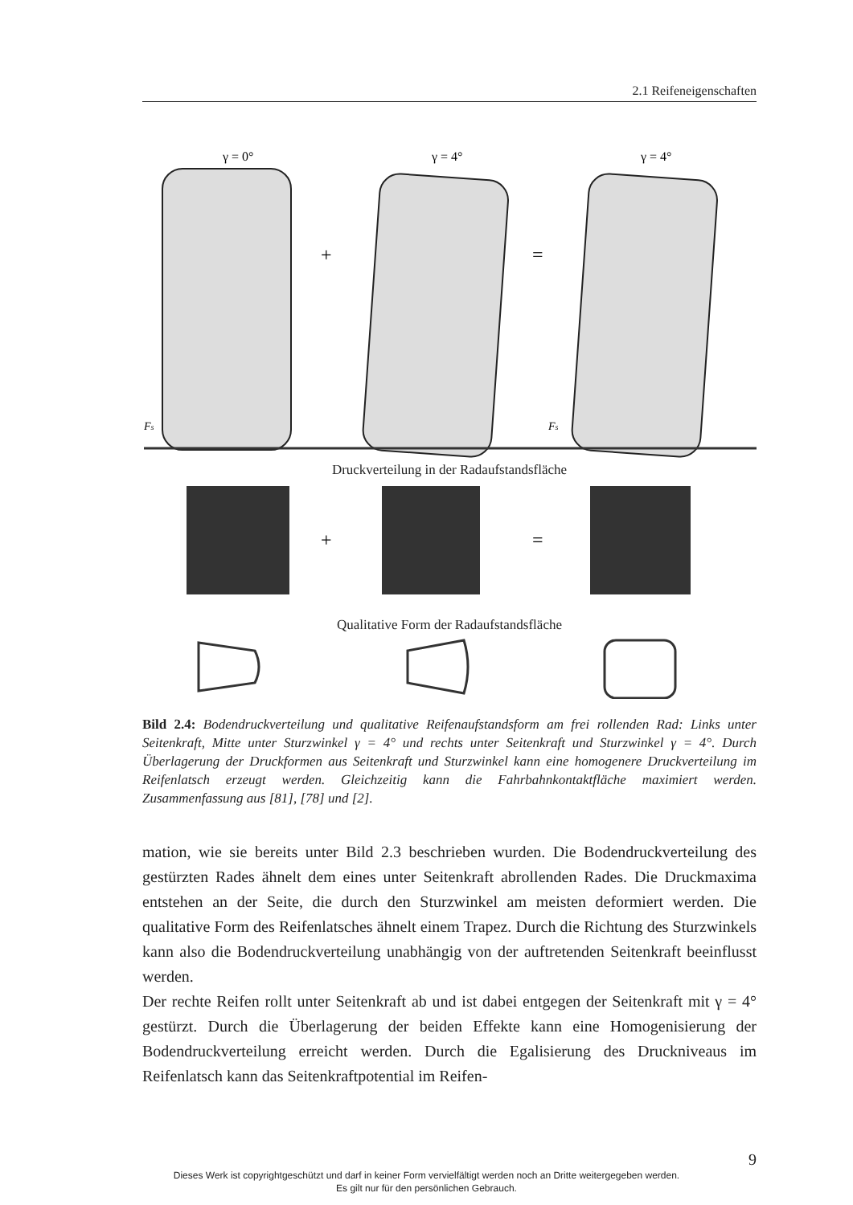2.1 Reifeneigenschaften
γ = 0°
γ = 4°
γ = 4°
+
=
Fs
Fs
+
=
Druckverteilung in der Radaufstandsfläche
Qualitative Form der Radaufstandsfläche
Bild 2.4: Bodendruckverteilung und qualitative Reifenaufstandsform am frei rollenden Rad: Links unter Seitenkraft, Mitte unter Sturzwinkel γ = 4° und rechts unter Seitenkraft und Sturzwinkel γ = 4°. Durch Überlagerung der Druckformen aus Seitenkraft und Sturzwinkel kann eine homogenere Druckverteilung im Reifenlatsch erzeugt werden. Gleichzeitig kann die Fahrbahnkontaktfläche maximiert werden. Zusammenfassung aus [81], [78] und [2].
mation, wie sie bereits unter Bild 2.3 beschrieben wurden. Die Bodendruckverteilung des gestürzten Rades ähnelt dem eines unter Seitenkraft abrollenden Rades. Die Druckmaxima entstehen an der Seite, die durch den Sturzwinkel am meisten deformiert werden. Die qualitative Form des Reifenlatsches ähnelt einem Trapez. Durch die Richtung des Sturzwinkels kann also die Bodendruckverteilung unabhängig von der auftretenden Seitenkraft beeinflusst werden.
Der rechte Reifen rollt unter Seitenkraft ab und ist dabei entgegen der Seitenkraft mit γ = 4° gestürzt. Durch die Überlagerung der beiden Effekte kann eine Homogenisierung der Bodendruckverteilung erreicht werden. Durch die Egalisierung des Druckniveaus im Reifenlatsch kann das Seitenkraftpotential im Reifen-
9
Dieses Werk ist copyrightgeschützt und darf in keiner Form vervielfältigt werden noch an Dritte weitergegeben werden.
Es gilt nur für den persönlichen Gebrauch.